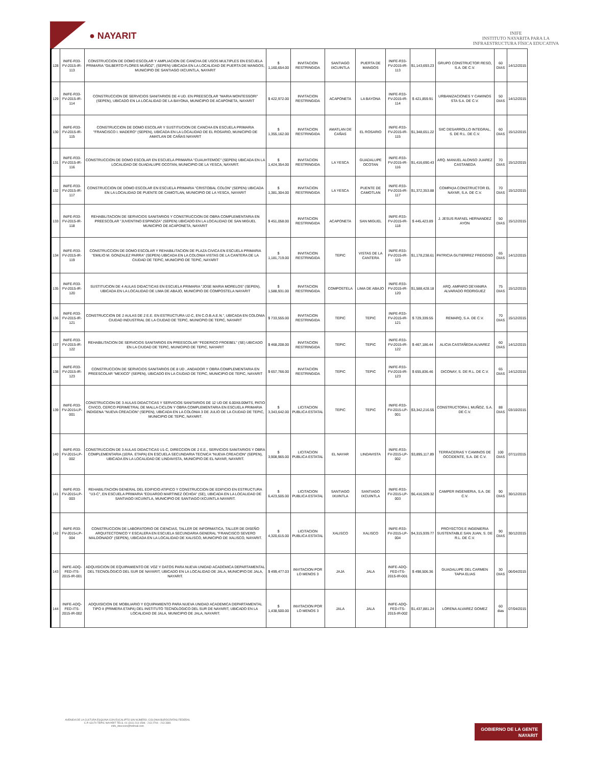● NAYARIT
INIFE
INSTITUTO NAYARITA PARA LA
INFRAESTRUCTURA FÍSICA EDUCATIVA
| 128 | INIFE-R33-FV-2015-IR-113 | CONSTRUCCION DE DOMO ESCOLAR Y AMPLIACION DE CANCHA DE USOS MULTIPLES EN ESCUELA PRIMARIA "GILBERTO FLORES MUÑOZ", (SEPEN) UBICADA EN LA LOCALIDAD DE PUERTA DE MANGOS, MUNICIPIO DE SANTIAGO IXCUINTLA, NAYARIT | $ 1,160,654.00 | INVITACION RESTRINGIDA | SANTIAGO IXCUINTLA | PUERTA DE MANGOS | INIFE-R33-FV-2015-IR-113 | $1,143,693.23 | GRUPO CONSTRUCTOR RESO, S.A. DE C.V. | 60 DIAS | 14/12/2015 |
| 129 | INIFE-R33-FV-2015-IR-114 | CONSTRUCCION DE SERVICIOS SANITARIOS DE 4 UD. EN PREESCOLAR "MARIA MONTESSORI" (SEPEN), UBICADO EN LA LOCALIDAD DE LA BAYONA, MUNICIPIO DE ACAPONETA, NAYARIT | $ 422,972.00 | INVITACION RESTRINGIDA | ACAPONETA | LA BAYONA | INIFE-R33-FV-2015-IR-114 | $ 421,859.91 | URBANIZACIONES Y CAMINOS STA S.A. DE C.V. | 50 DIAS | 14/12/2015 |
| 130 | INIFE-R33-FV-2015-IR-115 | CONSTRUCCION DE DOMO ESCOLAR Y SUSTITUCION DE CANCHA EN ESCUELA PRIMARIA "FRANCISCO I. MADERO" (SEPEN), UBICADA EN LA LOCALIDAD DE EL ROSARIO, MUNICIPIO DE AMATLAN DE CAÑAS NAYARIT | $ 1,355,162.00 | INVITACION RESTRINGIDA | AMATLAN DE CAÑAS | EL ROSARIO | INIFE-R33-FV-2015-IR-115 | $1,348,651.22 | SIIC DESARROLLO INTEGRAL, S. DE R.L. DE C.V. | 60 DIAS | 15/12/2015 |
| 131 | INIFE-R33-FV-2015-IR-116 | CONSTRUCCION DE DOMO ESCOLAR EN ESCUELA PRIMARIA "CUAUHTEMOC" (SEPEN) UBICADA EN LA LOCALIDAD DE GUADALUPE OCOTAN, MUNICIPIO DE LA YESCA, NAYARIT. | $ 1,424,354.00 | INVITACION RESTRINGIDA | LA YESCA | GUADALUPE OCOTAN | INIFE-R33-FV-2015-IR-116 | $1,416,690.43 | ARQ. MANUEL ALONSO JUAREZ CASTANEDA | 70 DIAS | 15/12/2015 |
| 132 | INIFE-R33-FV-2015-IR-117 | CONSTRUCCION DE DOMO ESCOLAR EN ESCUELA PRIMARIA "CRISTOBAL COLON" (SEPEN) UBICADA EN LA LOCALIDAD DE PUENTE DE CAMOTLAN, MUNICIPIO DE LA YESCA, NAYARIT | $ 1,381,304.00 | INVITACION RESTRINGIDA | LA YESCA | PUENTE DE CAMOTLAN | INIFE-R33-FV-2015-IR-117 | $1,372,353.88 | COMPA¦IA CONSTRUCTOR EL NAYAR, S.A. DE C.V. | 70 DIAS | 15/12/2015 |
| 133 | INIFE-R33-FV-2015-IR-118 | REHABILITACION DE SERVICIOS SANITARIOS Y CONSTRUCCION DE OBRA COMPLEMENTARIA EN PREESCOLAR "JUVENTINO ESPINOZA" (SEPEN) UBICADO EN LA LOCALIDAD DE SAN MIGUEL MUNICIPIO DE ACAPONETA, NAYARIT | $ 451,058.00 | INVITACION RESTRINGIDA | ACAPONETA | SAN MIGUEL | INIFE-R33-FV-2015-IR-118 | $ 445,423.89 | J. JESUS RAFAEL HERNANDEZ AYON | 50 DIAS | 15/12/2015 |
| 134 | INIFE-R33-FV-2015-IR-119 | CONSTRUCCION DE DOMO ESCOLAR Y REHABILITACION DE PLAZA CIVICA EN ESCUELA PRIMARIA "EMILIO M. GONZALEZ PARRA" (SEPEN) UBICADA EN LA COLONIA VISTAS DE LA CANTERA DE LA CIUDAD DE TEPIC, MUNICIPIO DE TEPIC, NAYARIT | $ 1,181,719.00 | INVITACION RESTRINGIDA | TEPIC | VISTAS DE LA CANTERA | INIFE-R33-FV-2015-IR-119 | $1,178,238.61 | PATRICIA GUTIERREZ FREGOSO | 65 DIAS | 14/12/2015 |
| 135 | INIFE-R33-FV-2015-IR-120 | SUSTITUCION DE 4 AULAS DIDACTICAS EN ESCUELA PRIMARIA "JOSE MARIA MORELOS" (SEPEN), UBICADA EN LA LOCALIDAD DE LIMA DE ABAJO, MUNICIPIO DE COMPOSTELA NAYARIT | $ 1,588,931.00 | INVITACION RESTRINGIDA | COMPOSTELA | LIMA DE ABAJO | INIFE-R33-FV-2015-IR-120 | $1,588,428.18 | ARQ. AMPARO DEYANIRA ALVARADO RODRIGUEZ | 75 DIAS | 15/12/2015 |
| 136 | INIFE-R33-FV-2015-IR-121 | CONSTRUCCION DE 2 AULAS DE 2 E.E. EN ESTRUCTURA U2-C, EN C.O.B.A.E.N.", UBICADA EN COLONIA CIUDAD INDUSTRIAL DE LA CIUDAD DE TEPIC, MUNICPIO DE TEPIC, NAYARIT | $ 733,555.00 | INVITACION RESTRINGIDA | TEPIC | TEPIC | INIFE-R33-FV-2015-IR-121 | $ 729,339.55 | REMARQ, S.A. DE C.V. | 70 DIAS | 15/12/2015 |
| 137 | INIFE-R33-FV-2015-IR-122 | REHABILITACION DE SERVICIOS SANITARIOS EN PREESCOLAR "FEDERICO FROEBEL" (SE) UBICADO EN LA CIUDAD DE TEPIC, MUNICIPIO DE TEPIC, NAYARIT | $ 468,208.00 | INVITACION RESTRINGIDA | TEPIC | TEPIC | INIFE-R33-FV-2015-IR-122 | $ 467,186.44 | ALICIA CASTAÑEDA ALVAREZ | 60 DIAS | 14/12/2015 |
| 138 | INIFE-R33-FV-2015-IR-123 | CONSTRUCCION DE SERVICIOS SANITARIOS DE 8 UD , ANDADOR Y OBRA COMPLEMENTARIA EN PREESCOLAR "MEXICO" (SEPEN), UBICADO EN LA CIUDAD DE TEPIC, MUNICIPIO DE TEPIC, NAYARIT | $ 657,766.00 | INVITACION RESTRINGIDA | TEPIC | TEPIC | INIFE-R33-FV-2015-IR-123 | $ 655,836.46 | DICONAY, S. DE R.L. DE C.V. | 65 DIAS | 14/12/2015 |
| 139 | INIFE-R33-FV-2015-LP-001 | CONSTRUCCION DE 3 AULAS DIDACTICAS Y SERVICIOS SANITARIOS DE 12 UD DE 6.00X8.00MTS, PATIO CIVICO, CERCO PERIMETRAL DE MALLA CICLON Y OBRA COMPLEMENTARIA EN ESCUELA PRIMARIA INDIGENA "NUEVA CREACION" (SEPEN), UBICADA EN LA COLONIA 3 DE JULIO DE LA CIUDAD DE TEPIC, MUNICIPIO DE TEPIC, NAYARIT. | $ 3,343,642.00 | LICITACION PUBLICA ESTATAL | TEPIC | TEPIC | INIFE-R33-FV-2015-LP-001 | $3,342,216.55 | CONSTRUCTORA L MUÑOZ, S.A. DE C.V. | 88 DIAS | 03/10/2015 |
| 140 | INIFE-R33-FV-2015-LP-002 | CONSTRUCCION DE 3 AULAS DIDACTICAS U1-C, DIRECCION DE 2 E.E., SERVICIOS SANITARIOS Y OBRA COMPLEMENTARIA (1ERA. ETAPA) EN ESCUELA SECUNDARIA TECNICA "NUEVA CREACION" (SEPEN), UBICADA EN LA LOCALIDAD DE LINDAVISTA, MUNICIPIO DE EL NAYAR, NAYARIT. | $ 3,908,965.00 | LICITACION PUBLICA ESTATAL | EL NAYAR | LINDAVISTA | INIFE-R33-FV-2015-LP-002 | $3,895,117.89 | TERRACERIAS Y CAMINOS DE OCCIDENTE, S.A. DE C.V. | 100 DIAS | 07/11/2015 |
| 141 | INIFE-R33-FV-2015-LP-003 | REHABILITACION GENERAL DEL EDIFICIO ATIPICO Y CONSTRUCCION DE EDIFICIO EN ESTRUCTURA "U3-C", EN ESCUELA PRIMARIA "EDUARDO MARTINEZ OCHOA" (SE), UBICADA EN LA LOCALIDAD DE SANTIAGO IXCUINTLA, MUNICIPIO DE SANTIAGO IXCUINTLA NAYARIT. | $ 6,423,505.00 | LICITACION PUBLICA ESTATAL | SANTIAGO IXUINTLA | SANTIAGO IXCUINTLA | INIFE-R33-FV-2015-LP-003 | $6,416,509.32 | CAMPER INGENIERIA, S.A. DE C.V. | 90 DIAS | 30/12/2015 |
| 142 | INIFE-R33-FV-2015-LP-004 | CONSTRUCCION DE LABORATORIO DE CIENCIAS, TALLER DE INFORMATICA, TALLER DE DISEÑO ARQUITECTONICO Y ESCALERA EN ESCUELA SECUNDARIA GENERAL "FRANCISCO SEVERO MALDONADO" (SEPEN), UBICADA EN LA LOCALIDAD DE XALISCO, MUNICIPIO DE XALISCO, NAYARIT. | $ 4,320,615.00 | LICITACION PUBLICA ESTATAL | XALISCO | XALISCO | INIFE-R33-FV-2015-LP-004 | $4,315,939.77 | PROYECTOS E INGENIERIA SUSTENTABLE SAN JUAN, S. DE R.L. DE C.V. | 90 DIAS | 30/12/2015 |
| 143 | INIFE-ADQ-FED-ITS-2015-IR-001 | ADQUISICION DE EQUIPAMIENTO DE VOZ Y DATOS PARA NUEVA UNIDAD ACADÉMICA DEPARTAMENTAL DEL TECNOLÓGICO DEL SUR DE NAYARIT, UBICADO EN LA LOCALIDAD DE JALA, MUNICIPIO DE JALA, NAYARIT. | $ 499,477.03 | INVITACION POR LO MENOS 3 | JAJA | JALA | INIFE-ADQ-FED-ITS-2015-IR-001 | $ 498,506.36 | GUADALUPE DEL CARMEN TAPIA ELIAS | 30 DIAS | 06/04/2015 |
| 144 | INIFE-ADQ-FED-ITS-2015-IR-002 | ADQUISICION DE MOBILIARIO Y EQUIPAMIENTO PARA NUEVA UNIDAD ACADEMICA DEPARTAMENTAL TIPO II (PRIMERA ETAPA) DEL INSTITUTO TECNOLOGICO DEL SUR DE NAYARIT, UBICADO EN LA LOCALIDAD DE JALA, MUNICIPIO DE JALA, NAYARIT. | $ 1,438,500.00 | INVITACION POR LO MENOS 3 | JALA | JALA | INIFE-ADQ-FED-ITS-2015-IR-002 | $1,437,881.24 | LORENA ALVAREZ GOMEZ | 60 dias | 07/04/2015 |
AVENIDA DE LA CULTURA ESQUINA CON EUCALIPTO SIN NÚMERO, COLONIA BURÓCRATAS FEDERAL
C.P. 63170 TEPIC NAYARIT TELS. 01 (311) 213 1596 - 213 2704 - 213 3381
inife_direccion@hotmail.com
GOBIERNO DE LA GENTE
NAYARIT